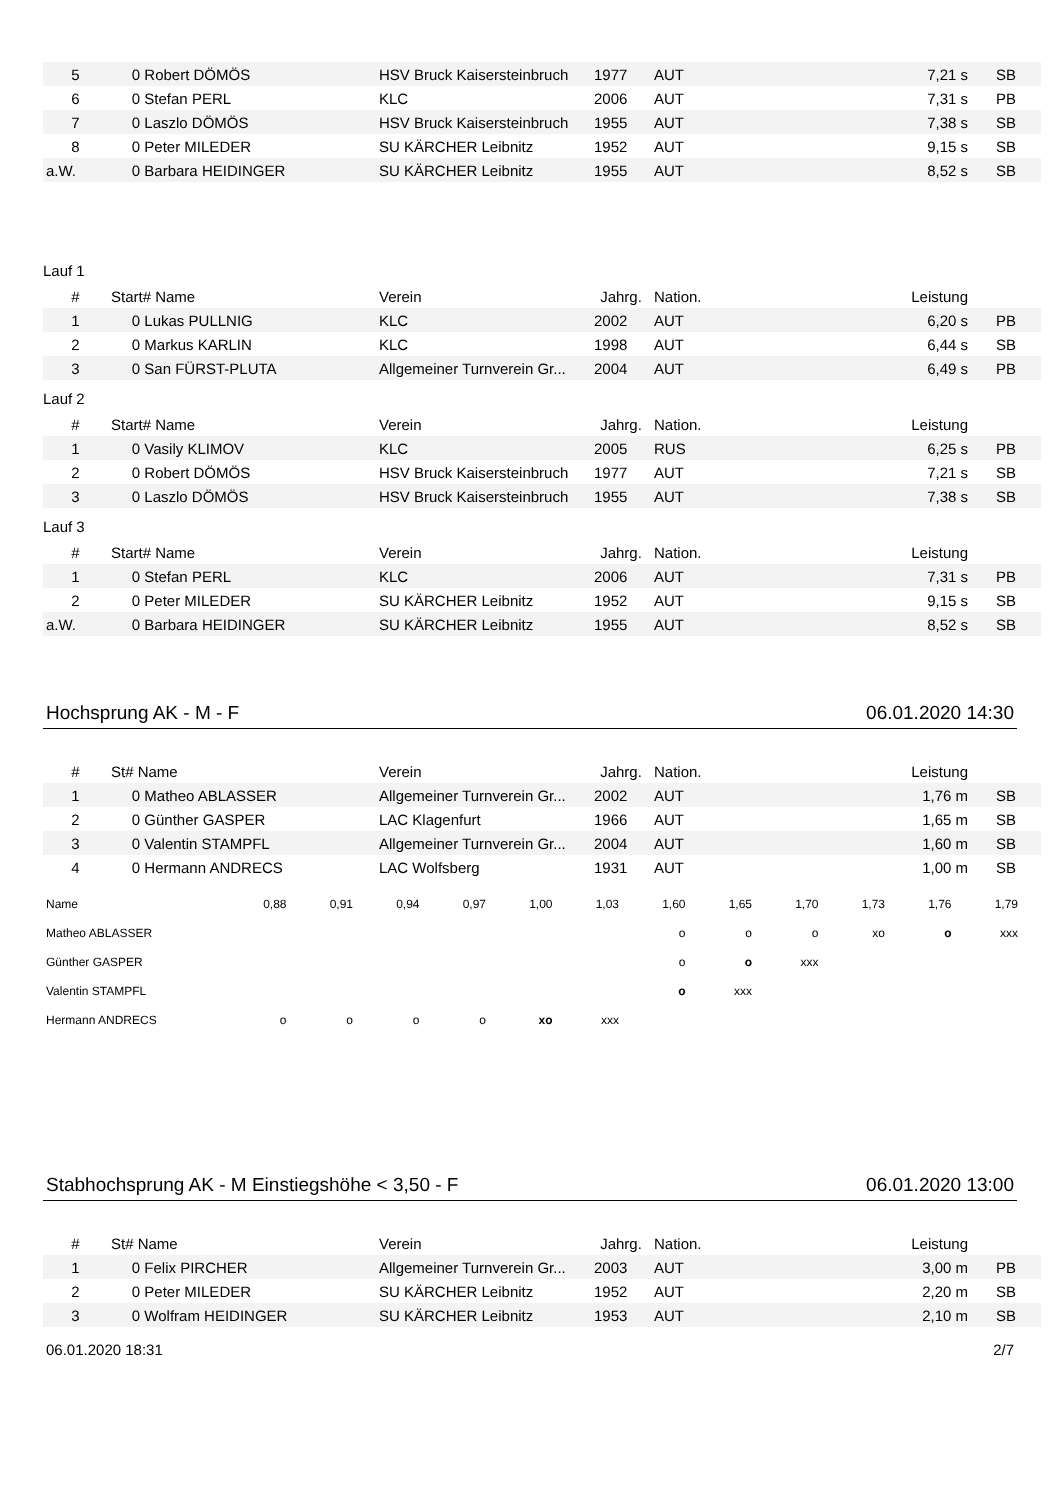| 5 | 0 Robert DÖMÖS | HSV Bruck Kaisersteinbruch | 1977 | AUT | 7,21 s | SB |
| 6 | 0 Stefan PERL | KLC | 2006 | AUT | 7,31 s | PB |
| 7 | 0 Laszlo DÖMÖS | HSV Bruck Kaisersteinbruch | 1955 | AUT | 7,38 s | SB |
| 8 | 0 Peter MILEDER | SU KÄRCHER Leibnitz | 1952 | AUT | 9,15 s | SB |
| a.W. | 0 Barbara HEIDINGER | SU KÄRCHER Leibnitz | 1955 | AUT | 8,52 s | SB |
Lauf 1
| # | Start# Name | Verein | Jahrg. | Nation. | Leistung | |
| --- | --- | --- | --- | --- | --- | --- |
| 1 | 0 Lukas PULLNIG | KLC | 2002 | AUT | 6,20 s | PB |
| 2 | 0 Markus KARLIN | KLC | 1998 | AUT | 6,44 s | SB |
| 3 | 0 San FÜRST-PLUTA | Allgemeiner Turnverein Gr... | 2004 | AUT | 6,49 s | PB |
Lauf 2
| # | Start# Name | Verein | Jahrg. | Nation. | Leistung | |
| --- | --- | --- | --- | --- | --- | --- |
| 1 | 0 Vasily KLIMOV | KLC | 2005 | RUS | 6,25 s | PB |
| 2 | 0 Robert DÖMÖS | HSV Bruck Kaisersteinbruch | 1977 | AUT | 7,21 s | SB |
| 3 | 0 Laszlo DÖMÖS | HSV Bruck Kaisersteinbruch | 1955 | AUT | 7,38 s | SB |
Lauf 3
| # | Start# Name | Verein | Jahrg. | Nation. | Leistung | |
| --- | --- | --- | --- | --- | --- | --- |
| 1 | 0 Stefan PERL | KLC | 2006 | AUT | 7,31 s | PB |
| 2 | 0 Peter MILEDER | SU KÄRCHER Leibnitz | 1952 | AUT | 9,15 s | SB |
| a.W. | 0 Barbara HEIDINGER | SU KÄRCHER Leibnitz | 1955 | AUT | 8,52 s | SB |
Hochsprung AK - M - F 06.01.2020 14:30
| # | St# Name | Verein | Jahrg. | Nation. | Leistung | |
| --- | --- | --- | --- | --- | --- | --- |
| 1 | 0 Matheo ABLASSER | Allgemeiner Turnverein Gr... | 2002 | AUT | 1,76 m | SB |
| 2 | 0 Günther GASPER | LAC Klagenfurt | 1966 | AUT | 1,65 m | SB |
| 3 | 0 Valentin STAMPFL | Allgemeiner Turnverein Gr... | 2004 | AUT | 1,60 m | SB |
| 4 | 0 Hermann ANDRECS | LAC Wolfsberg | 1931 | AUT | 1,00 m | SB |
| Name | 0,88 | 0,91 | 0,94 | 0,97 | 1,00 | 1,03 | 1,60 | 1,65 | 1,70 | 1,73 | 1,76 | 1,79 |
| Matheo ABLASSER | | | | | | | o | o | o | xo | o | xxx |
| Günther GASPER | | | | | | | o | o | xxx | | | |
| Valentin STAMPFL | | | | | | | o | xxx | | | | |
| Hermann ANDRECS | o | o | o | o | xo | xxx | | | | | | |
Stabhochsprung AK - M Einstiegshöhe < 3,50 - F 06.01.2020 13:00
| # | St# Name | Verein | Jahrg. | Nation. | Leistung | |
| --- | --- | --- | --- | --- | --- | --- |
| 1 | 0 Felix PIRCHER | Allgemeiner Turnverein Gr... | 2003 | AUT | 3,00 m | PB |
| 2 | 0 Peter MILEDER | SU KÄRCHER Leibnitz | 1952 | AUT | 2,20 m | SB |
| 3 | 0 Wolfram HEIDINGER | SU KÄRCHER Leibnitz | 1953 | AUT | 2,10 m | SB |
06.01.2020 18:31 2/7